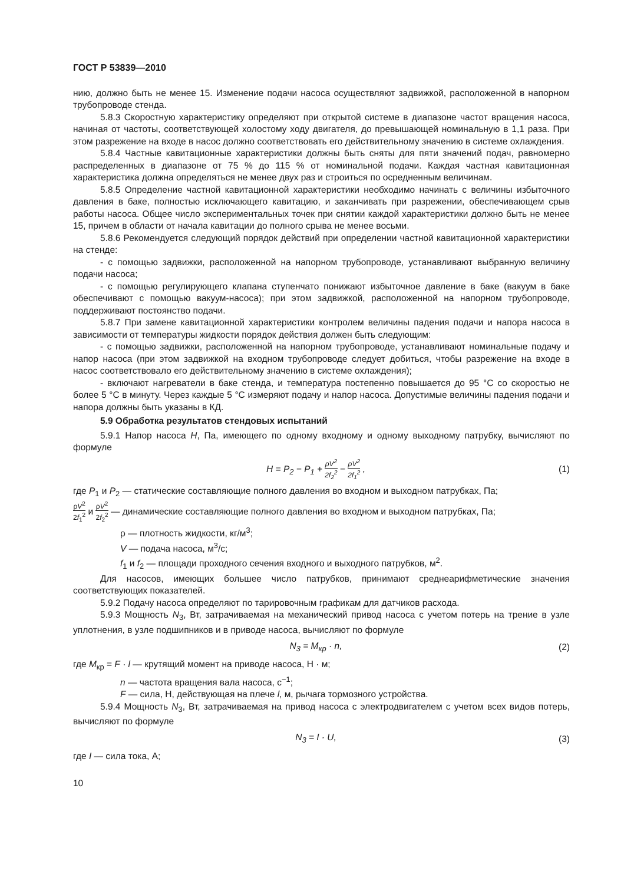ГОСТ Р 53839—2010
нию, должно быть не менее 15. Изменение подачи насоса осуществляют задвижкой, расположенной в напорном трубопроводе стенда.
5.8.3 Скоростную характеристику определяют при открытой системе в диапазоне частот вращения насоса, начиная от частоты, соответствующей холостому ходу двигателя, до превышающей номинальную в 1,1 раза. При этом разрежение на входе в насос должно соответствовать его действительному значению в системе охлаждения.
5.8.4 Частные кавитационные характеристики должны быть сняты для пяти значений подач, равномерно распределенных в диапазоне от 75 % до 115 % от номинальной подачи. Каждая частная кавитационная характеристика должна определяться не менее двух раз и строиться по осредненным величинам.
5.8.5 Определение частной кавитационной характеристики необходимо начинать с величины избыточного давления в баке, полностью исключающего кавитацию, и заканчивать при разрежении, обеспечивающем срыв работы насоса. Общее число экспериментальных точек при снятии каждой характеристики должно быть не менее 15, причем в области от начала кавитации до полного срыва не менее восьми.
5.8.6 Рекомендуется следующий порядок действий при определении частной кавитационной характеристики на стенде:
- с помощью задвижки, расположенной на напорном трубопроводе, устанавливают выбранную величину подачи насоса;
- с помощью регулирующего клапана ступенчато понижают избыточное давление в баке (вакуум в баке обеспечивают с помощью вакуум-насоса); при этом задвижкой, расположенной на напорном трубопроводе, поддерживают постоянство подачи.
5.8.7 При замене кавитационной характеристики контролем величины падения подачи и напора насоса в зависимости от температуры жидкости порядок действия должен быть следующим:
- с помощью задвижки, расположенной на напорном трубопроводе, устанавливают номинальные подачу и напор насоса (при этом задвижкой на входном трубопроводе следует добиться, чтобы разрежение на входе в насос соответствовало его действительному значению в системе охлаждения);
- включают нагреватели в баке стенда, и температура постепенно повышается до 95 °С со скоростью не более 5 °С в минуту. Через каждые 5 °С измеряют подачу и напор насоса. Допустимые величины падения подачи и напора должны быть указаны в КД.
5.9 Обработка результатов стендовых испытаний
5.9.1 Напор насоса H, Па, имеющего по одному входному и одному выходному патрубку, вычисляют по формуле
H = P<sub>2</sub> − P<sub>1</sub> + ρV<sup>2</sup> 2f<sub>2</sub><sup>2</sup> − ρV<sup>2</sup> 2f<sub>1</sub><sup>2</sup> , (1)
где P<sub>1</sub> и P<sub>2</sub> — статические составляющие полного давления во входном и выходном патрубках, Па;
ρV<sup>2</sup> 2f<sub>1</sub><sup>2</sup> и ρV<sup>2</sup> 2f<sub>2</sub><sup>2</sup> — динамические составляющие полного давления во входном и выходном патрубках, Па;
ρ — плотность жидкости, кг/м<sup>3</sup>;
V — подача насоса, м<sup>3</sup>/с;
f<sub>1</sub> и f<sub>2</sub> — площади проходного сечения входного и выходного патрубков, м<sup>2</sup>.
Для насосов, имеющих большее число патрубков, принимают среднеарифметические значения соответствующих показателей.
5.9.2 Подачу насоса определяют по тарировочным графикам для датчиков расхода.
5.9.3 Мощность N<sub>3</sub>, Вт, затрачиваемая на механический привод насоса с учетом потерь на трение в узле уплотнения, в узле подшипников и в приводе насоса, вычисляют по формуле
N<sub>3</sub> = M<sub>кр</sub> · n, (2)
где M<sub>кр</sub> = F · l — крутящий момент на приводе насоса, Н · м;
n — частота вращения вала насоса, с<sup>−1</sup>;
F — сила, Н, действующая на плече l, м, рычага тормозного устройства.
5.9.4 Мощность N<sub>3</sub>, Вт, затрачиваемая на привод насоса с электродвигателем с учетом всех видов потерь, вычисляют по формуле
N<sub>3</sub> = I · U, (3)
где I — сила тока, А;
10